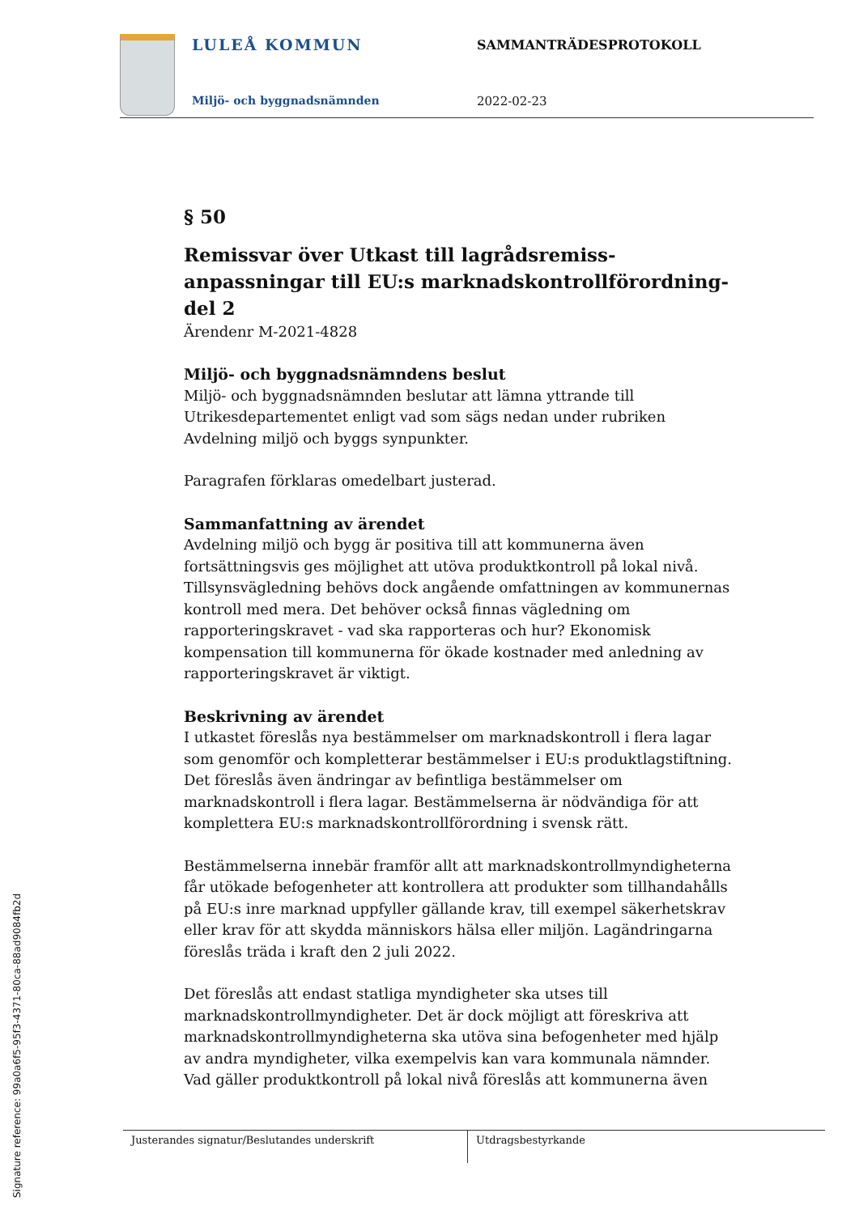LULEÅ KOMMUN SAMMANTRÄDESPROTOKOLL
Miljö- och byggnadsnämnden 2022-02-23
§ 50
Remissvar över Utkast till lagrådsremiss-anpassningar till EU:s marknadskontrollförordning-del 2
Ärendenr M-2021-4828
Miljö- och byggnadsnämndens beslut
Miljö- och byggnadsnämnden beslutar att lämna yttrande till Utrikesdepartementet enligt vad som sägs nedan under rubriken Avdelning miljö och byggs synpunkter.
Paragrafen förklaras omedelbart justerad.
Sammanfattning av ärendet
Avdelning miljö och bygg är positiva till att kommunerna även fortsättningsvis ges möjlighet att utöva produktkontroll på lokal nivå. Tillsynsvägledning behövs dock angående omfattningen av kommunernas kontroll med mera. Det behöver också finnas vägledning om rapporteringskravet - vad ska rapporteras och hur? Ekonomisk kompensation till kommunerna för ökade kostnader med anledning av rapporteringskravet är viktigt.
Beskrivning av ärendet
I utkastet föreslås nya bestämmelser om marknadskontroll i flera lagar som genomför och kompletterar bestämmelser i EU:s produktlagstiftning. Det föreslås även ändringar av befintliga bestämmelser om marknadskontroll i flera lagar. Bestämmelserna är nödvändiga för att komplettera EU:s marknadskontrollförordning i svensk rätt.
Bestämmelserna innebär framför allt att marknadskontrollmyndigheterna får utökade befogenheter att kontrollera att produkter som tillhandahålls på EU:s inre marknad uppfyller gällande krav, till exempel säkerhetskrav eller krav för att skydda människors hälsa eller miljön. Lagändringarna föreslås träda i kraft den 2 juli 2022.
Det föreslås att endast statliga myndigheter ska utses till marknadskontrollmyndigheter. Det är dock möjligt att föreskriva att marknadskontrollmyndigheterna ska utöva sina befogenheter med hjälp av andra myndigheter, vilka exempelvis kan vara kommunala nämnder. Vad gäller produktkontroll på lokal nivå föreslås att kommunerna även
Justerandes signatur/Beslutandes underskrift Utdragsbestyrkande
Signature reference: 99a0a6f5-95f3-4371-80ca-88ad9084fb2d